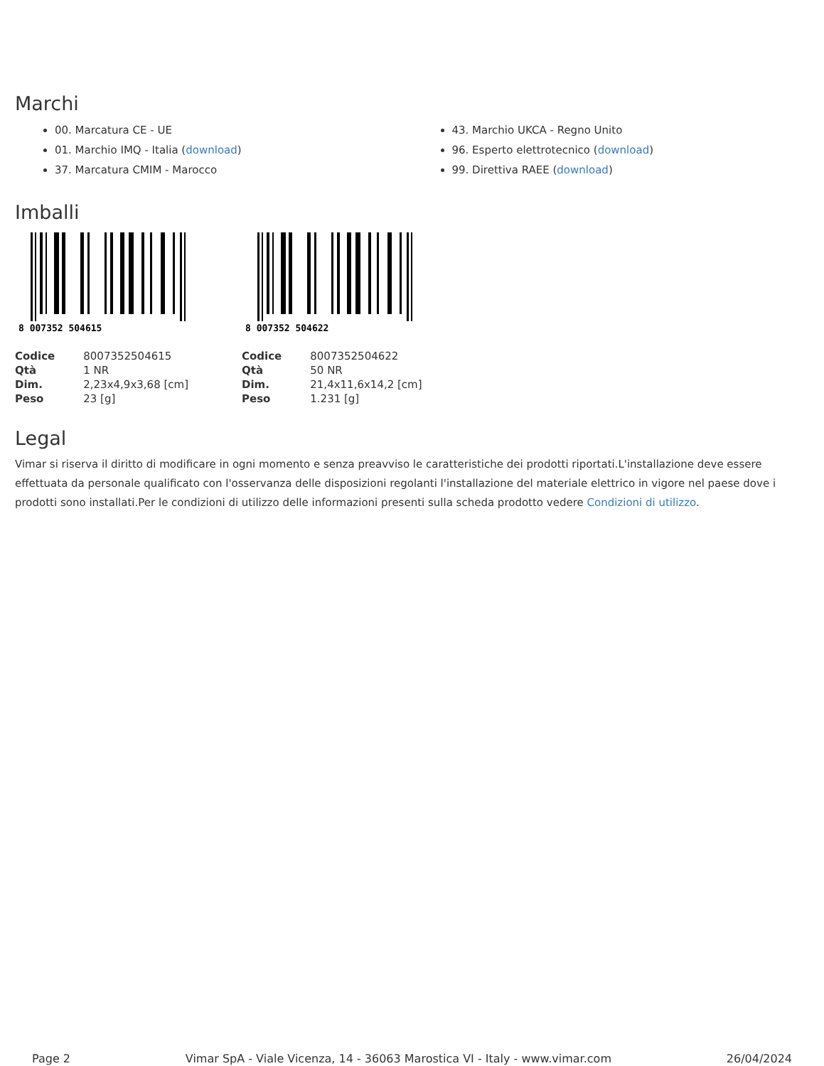Marchi
00. Marcatura CE - UE
01. Marchio IMQ - Italia (download)
37. Marcatura CMIM - Marocco
43. Marchio UKCA - Regno Unito
96. Esperto elettrotecnico (download)
99. Direttiva RAEE (download)
Imballi
8 007352 504615
| Codice | 8007352504615 |
| Qtà | 1 NR |
| Dim. | 2,23x4,9x3,68 [cm] |
| Peso | 23 [g] |
8 007352 504622
| Codice | 8007352504622 |
| Qtà | 50 NR |
| Dim. | 21,4x11,6x14,2 [cm] |
| Peso | 1.231 [g] |
Legal
Vimar si riserva il diritto di modificare in ogni momento e senza preavviso le caratteristiche dei prodotti riportati.L'installazione deve essere effettuata da personale qualificato con l'osservanza delle disposizioni regolanti l'installazione del materiale elettrico in vigore nel paese dove i prodotti sono installati.Per le condizioni di utilizzo delle informazioni presenti sulla scheda prodotto vedere Condizioni di utilizzo.
Page 2 Vimar SpA - Viale Vicenza, 14 - 36063 Marostica VI - Italy - www.vimar.com 26/04/2024